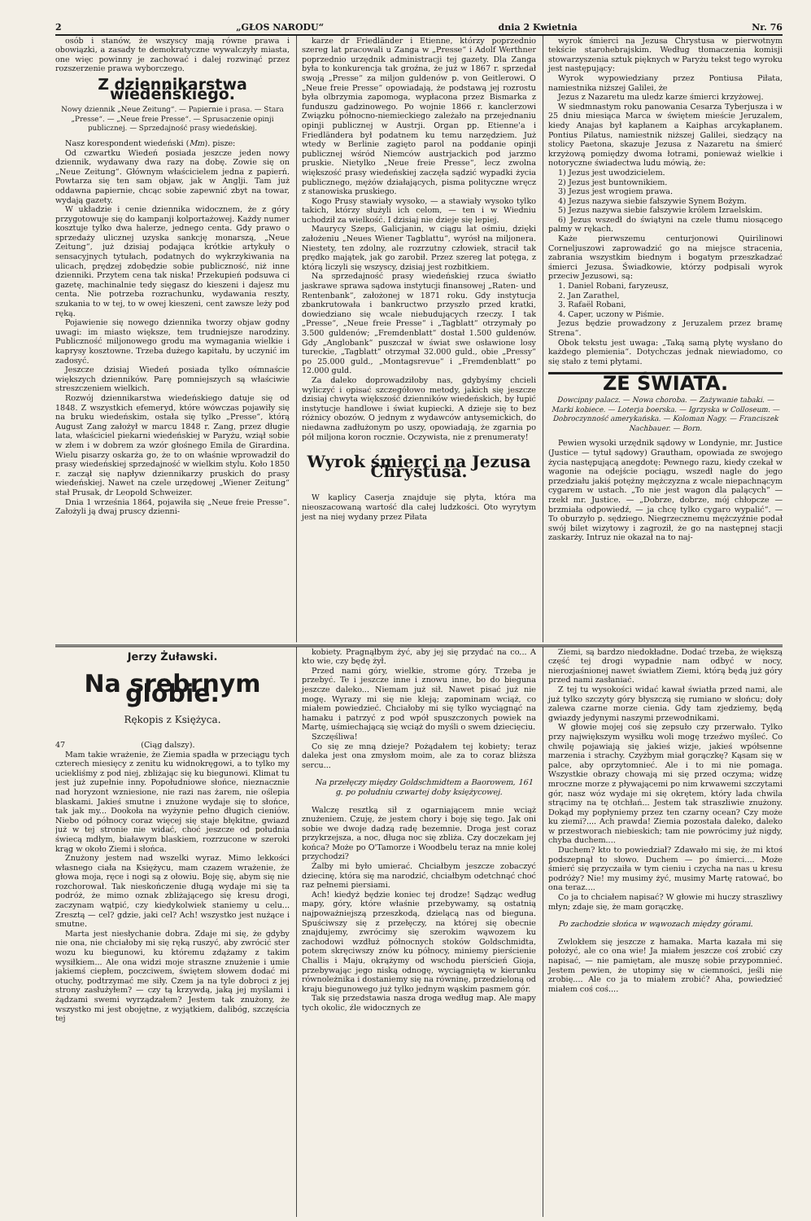2 „GŁOS NARODU“dnia 2 Kwietnia Nr. 76
osób i stanów, że wszyscy mają równe prawa i obowiązki, a zasady te demokratyczne wywalczyły miasta, one więc powinny je zachować i dalej rozwinąć przez rozszerzenie prawa wyborczego.
Z dziennikarstwa wiedeńskiego.
Nowy dziennik „Neue Zeitung“. — Papiernie i prasa. — Stara „Presse“. — „Neue freie Presse“. — Sprusaczenie opinji publicznej. — Sprzedajność prasy wiedeńskiej.
Nasz korespondent wiedeński (Mm). pisze:
Od czwartku Wiedeń posiada jeszcze jeden nowy dziennik, wydawany dwa razy na dobę. Zowie się on „Neue Zeitung“. Głównym właścicielem jedna z papierń. Powtarza się ten sam objaw, jak w Anglji. Tam już oddawna papiernie, chcąc sobie zapewnić zbyt na towar, wydają gazety.
W układzie i cenie dziennika widocznem, że z góry przygotowuje się do kampanji kolportażowej. Każdy numer kosztuje tylko dwa halerze, jednego centa. Gdy prawo o sprzedaży ulicznej uzyska sankcję monarszą, „Neue Zeitung“, już dzisiaj podająca krótkie artykuły o sensacyjnych tytułach, podatnych do wykrzykiwania na ulicach, prędzej zdobędzie sobie publiczność, niż inne dzienniki. Przytem cena tak niska! Przekupień podsuwa ci gazetę, machinalnie tedy sięgasz do kieszeni i dajesz mu centa. Nie potrzeba rozrachunku, wydawania reszty, szukania to w tej, to w owej kieszeni, cent zawsze leży pod ręką.
Pojawienie się nowego dziennika tworzy objaw godny uwagi: im miasto większe, tem trudniejsze narodziny. Publiczność miljonowego grodu ma wymagania wielkie i kaprysy kosztowne. Trzeba dużego kapitału, by uczynić im zadosyć.
Jeszcze dzisiaj Wiedeń posiada tylko ośmnaście większych dzienników. Parę pomniejszych są właściwie streszczeniem wielkich.
Rozwój dziennikarstwa wiedeńskiego datuje się od 1848. Z wszystkich efemeryd, które wówczas pojawiły się na bruku wiedeńskim, ostała się tylko „Presse“, którą August Zang założył w marcu 1848 r. Zang, przez długie lata, właściciel piekarni wiedeńskiej w Paryżu, wziął sobie w złem i w dobrem za wzór głośnego Emila de Girardina. Wielu pisarzy oskarża go, że to on właśnie wprowadził do prasy wiedeńskiej sprzedajność w wielkim stylu. Koło 1850 r. zaczął się napływ dziennikarzy pruskich do prasy wiedeńskiej. Nawet na czele urzędowej „Wiener Zeitung“ stał Prusak, dr Leopold Schweizer.
Dnia 1 września 1864, pojawiła się „Neue freie Presse“. Założyli ją dwaj pruscy dzienni-
karze dr Friedländer i Etienne, którzy poprzednio szereg lat pracowali u Zanga w „Presse“ i Adolf Werthner poprzednio urzędnik administracji tej gazety. Dla Zanga była to konkurencja tak groźna, że już w 1867 r. sprzedał swoją „Presse“ za miljon guldenów p. von Geitlerowi. O „Neue freie Presse“ opowiadają, że podstawą jej rozrostu była olbrzymia zapomoga, wypłacona przez Bismarka z funduszu gadzinowego. Po wojnie 1866 r. kanclerzowi Związku północno-niemieckiego zależało na przejednaniu opinji publicznej w Austrji. Organ pp. Etienne'a i Friedländera był podatnem ku temu narzędziem. Już wtedy w Berlinie zagięto parol na poddanie opinji publicznej wśród Niemców austrjackich pod jarzmo pruskie. Nietylko „Neue freie Presse“, lecz zwolna większość prasy wiedeńskiej zaczęła sądzić wypadki życia publicznego, mężów działających, pisma polityczne wręcz z stanowiska pruskiego.
Kogo Prusy stawiały wysoko, — a stawiały wysoko tylko takich, którzy służyli ich celom, — ten i w Wiedniu uchodził za wielkość. I dzisiaj nie dzieje się lepiej.
Maurycy Szeps, Galicjanin, w ciągu lat ośmiu, dzięki założeniu „Neues Wiener Tagblattu“, wyrósł na miljonera. Niestety, ten zdolny, ale rozrzutny człowiek, stracił tak prędko majątek, jak go zarobił. Przez szereg lat potęga, z którą liczyli się wszyscy, dzisiaj jest rozbitkiem.
Na sprzedajność prasy wiedeńskiej rzuca światło jaskrawe sprawa sądowa instytucji finansowej „Raten- und Rentenbank“, założonej w 1871 roku. Gdy instytucja zbankrutowała i bankructwo przyszło przed kratki, dowiedziano się wcale niebudujących rzeczy. I tak „Presse“, „Neue freie Presse“ i „Tagblatt“ otrzymały po 3.500 guldenów; „Fremdenblatt“ dostał 1.500 guldenów. Gdy „Anglobank“ puszczał w świat swe osławione losy tureckie, „Tagblatt“ otrzymał 32.000 guld., obie „Pressy“ po 25.000 guld., „Montagsrevue“ i „Fremdenblatt“ po 12.000 guld.
Za daleko doprowadziłoby nas, gdybyśmy chcieli wyliczyć i opisać szczegółowo metody, jakich się jeszcze dzisiaj chwyta większość dzienników wiedeńskich, by łupić instytucje handlowe i świat kupiecki. A dzieje się to bez różnicy obozów. O jednym z wydawców antysemickich, do niedawna zadłużonym po uszy, opowiadają, że zgarnia po pół miljona koron rocznie. Oczywista, nie z prenumeraty!
Wyrok śmierci na Jezusa Chrystusa.
W kaplicy Caserja znajduje się płyta, która ma nieoszacowaną wartość dla całej ludzkości. Oto wyrytym jest na niej wydany przez Piłata
wyrok śmierci na Jezusa Chrystusa w pierwotnym tekście starohebrajskim. Według tłomaczenia komisji stowarzyszenia sztuk pięknych w Paryżu tekst tego wyroku jest następujący:
Wyrok wypowiedziany przez Pontiusa Piłata, namiestnika niższej Galilei, że
Jezus z Nazaretu ma uledz karze śmierci krzyżowej.
W siedmnastym roku panowania Cesarza Tyberjusza i w 25 dniu miesiąca Marca w świętem mieście Jeruzalem, kiedy Anajas był kapłanem a Kaiphas arcykapłanem. Pontius Pilatus, namiestnik niższej Galilei, siedzący na stolicy Paetona, skazuje Jezusa z Nazaretu na śmierć krzyżową pomiędzy dwoma łotrami, ponieważ wielkie i notoryczne świadectwa ludu mówią, że:
1) Jezus jest uwodzicielem.
2) Jezus jest buntownikiem.
3) Jezus jest wrogiem prawa.
4) Jezus nazywa siebie fałszywie Synem Bożym.
5) Jezus nazywa siebie fałszywie królem Izraelskim.
6) Jezus wszedł do świątyni na czele tłumu niosącego palmy w rękach.
Każe pierwszemu centurjonowi Quirilinowi Corneljuszowi zaprowadzić go na miejsce stracenia, zabrania wszystkim biednym i bogatym przeszkadzać śmierci Jezusa. Świadkowie, którzy podpisali wyrok przeciw Jezusowi, są:
1. Daniel Robani, faryzeusz,
2. Jan Zarathel,
3. Rafaël Robani,
4. Caper, uczony w Piśmie.
Jezus będzie prowadzony z Jeruzalem przez bramę Strena“.
Obok tekstu jest uwaga: „Taką samą płytę wysłano do każdego plemienia“. Dotychczas jednak niewiadomo, co się stało z temi płytami.
ZE ŚWIATA.
Dowcipny palacz. — Nowa choroba. — Zażywanie tabaki. — Marki kobiece. — Loterja boerska. — Igrzyska w Colloseum. — Dobroczynność amerykańska. — Koloman Nagy. — Franciszek Nachbauer. — Born.
Pewien wysoki urzędnik sądowy w Londynie, mr. Justice (Justice — tytuł sądowy) Grautham, opowiada ze swojego życia następującą anegdotę: Pewnego razu, kiedy czekał w wagonie na odejście pociągu, wszedł nagle do jego przedziału jakiś potężny mężczyzna z wcale niepachnącym cygarem w ustach. „To nie jest wagon dla palących“ — rzekł mr. Justice. — „Dobrze, dobrze, mój chłopcze — brzmiała odpowiedź, — ja chcę tylko cygaro wypalić“. — To oburzyło p. sędziego. Niegrzecznemu mężczyźnie podał swój bilet wizytowy i zagroził, że go na następnej stacji zaskarży. Intruz nie okazał na to naj-
Jerzy Żuławski.
Na srebrnym globie.
Rękopis z Księżyca.
47 (Ciąg dalszy).
Mam takie wrażenie, że Ziemia spadła w przeciągu tych czterech miesięcy z zenitu ku widnokręgowi, a to tylko my uciekliśmy z pod niej, zbliżając się ku biegunowi. Klimat tu jest już zupełnie inny. Popołudniowe słońce, nieznacznie nad horyzont wzniesione, nie razi nas żarem, nie oślepia blaskami. Jakieś smutne i znużone wydaje się to słońce, tak jak my... Dookoła na wyżynie pełno długich cieniów. Niebo od północy coraz więcej się staje błękitne, gwiazd już w tej stronie nie widać, choć jeszcze od południa świecą mdłym, białawym blaskiem, rozrzucone w szeroki krąg w około Ziemi i słońca.
Znużony jestem nad wszelki wyraz. Mimo lekkości własnego ciała na Księżycu, mam czazem wrażenie, że głowa moja, ręce i nogi są z ołowiu. Boję się, abym się nie rozchorował. Tak nieskończenie długą wydaje mi się ta podróż, że mimo oznak zbliżającego się kresu drogi, zaczynam wątpić, czy kiedykolwiek staniemy u celu... Zresztą — cel? gdzie, jaki cel? Ach! wszystko jest nużące i smutne.
Marta jest niesłychanie dobra. Zdaje mi się, że gdyby nie ona, nie chciałoby mi się ręką ruszyć, aby zwrócić ster wozu ku biegunowi, ku któremu zdążamy z takim wysiłkiem... Ale ona widzi moje straszne znużenie i umie jakiemś ciepłem, poczciwem, świętem słowem dodać mi otuchy, podtrzymać me siły. Czem ja na tyle dobroci z jej strony zasłużyłem? — czy tą krzywdą, jaką jej myślami i żądzami swemi wyrządzałem? Jestem tak znużony, że wszystko mi jest obojętne, z wyjątkiem, dalibóg, szczęścia tej
kobiety. Pragnąłbym żyć, aby jej się przydać na co... A kto wie, czy będę żył.
Przed nami góry, wielkie, strome góry. Trzeba je przebyć. Te i jeszcze inne i znowu inne, bo do bieguna jeszcze daleko... Niemam już sił. Nawet pisać już nie mogę. Wyrazy mi się nie kleją; zapominam wciąż, co miałem powiedzieć. Chciałoby mi się tylko wyciągnąć na hamaku i patrzyć z pod wpół spuszczonych powiek na Martę, uśmiechającą się wciąż do myśli o swem dziecięciu.
Szczęśliwa!
Co się ze mną dzieje? Pożądałem tej kobiety; teraz daleka jest ona zmysłom moim, ale za to coraz bliższa sercu...
Na przełęczy między Goldschmidtem a Baorowem, 161 g. po południu czwartej doby księżycowej.
Walczę resztką sił z ogarniającem mnie wciąż znużeniem. Czuję, że jestem chory i boję się tego. Jak oni sobie we dwoje dadzą radę bezemnie. Droga jest coraz przykrzejsza, a noc, długa noc się zbliża. Czy doczekam jej końca? Może po O'Tamorze i Woodbelu teraz na mnie kolej przychodzi?
Żalby mi było umierać. Chciałbym jeszcze zobaczyć dziecinę, która się ma narodzić, chciałbym odetchnąć choć raz pełnemi piersiami.
Ach! kiedyż będzie koniec tej drodze! Sądząc według mapy, góry, które właśnie przebywamy, są ostatnią najpoważniejszą przeszkodą, dzielącą nas od bieguna. Spuściwszy się z przełęczy, na której się obecnie znajdujemy, zwrócimy się szerokim wąwozem ku zachodowi wzdłuż północnych stoków Goldschmidta, potem skręciwszy znów ku północy, miniemy pierścienie Challis i Maju, okrążymy od wschodu pierścień Gioja, przebywając jego niską odnogę, wyciągniętą w kierunku równoleżnika i dostaniemy się na równinę, przedzieloną od kraju biegunowego już tylko jednym wąskim pasmem gór.
Tak się przedstawia nasza droga według map. Ale mapy tych okolic, źle widocznych ze
Ziemi, są bardzo niedokładne. Dodać trzeba, że większą część tej drogi wypadnie nam odbyć w nocy, nierozjaśnionej nawet światłem Ziemi, którą będą już góry przed nami zasłaniać.
Z tej tu wysokości widać kawał światła przed nami, ale już tylko szczyty góry błyszczą się rumiano w słońcu; doły zalewa czarne morze cienia. Gdy tam zjedziemy, będą gwiazdy jedynymi naszymi przewodnikami.
W głowie mojej coś się zepsuło czy przerwało. Tylko przy największym wysiłku woli mogę trzeźwo myśleć. Co chwilę pojawiają się jakieś wizje, jakieś wpółsenne marzenia i strachy. Czyżbym miał gorączkę? Kąsam się w palce, aby oprzytomnieć. Ale i to mi nie pomaga. Wszystkie obrazy chowają mi się przed oczyma; widzę mroczne morze z pływającemi po nim krwawemi szczytami gór, nasz wóz wydaje mi się okrętem, który lada chwila strącimy na tę otchłań... Jestem tak straszliwie znużony. Dokąd my popłyniemy przez ten czarny ocean? Czy może ku ziemi?.... Ach prawda! Ziemia pozostała daleko, daleko w przestworach niebieskich; tam nie powrócimy już nigdy, chyba duchem....
Duchem? kto to powiedział? Zdawało mi się, że mi ktoś podszepnął to słowo. Duchem — po śmierci.... Może śmierć się przyczaiła w tym cieniu i czycha na nas u kresu podróży? Nie! my musimy żyć, musimy Martę ratować, bo ona teraz....
Co ja to chciałem napisać? W głowie mi huczy straszliwy młyn; zdaje się, że mam gorączkę.
Po zachodzie słońca w wąwozach między górami.
Zwlokłem się jeszcze z hamaka. Marta kazała mi się położyć, ale co ona wie! Ja miałem jeszcze coś zrobić czy napisać, — nie pamiętam, ale muszę sobie przypomnieć. Jestem pewien, że utopimy się w ciemności, jeśli nie zrobię.... Ale co ja to miałem zrobić? Aha, powiedzieć miałem coś coś....